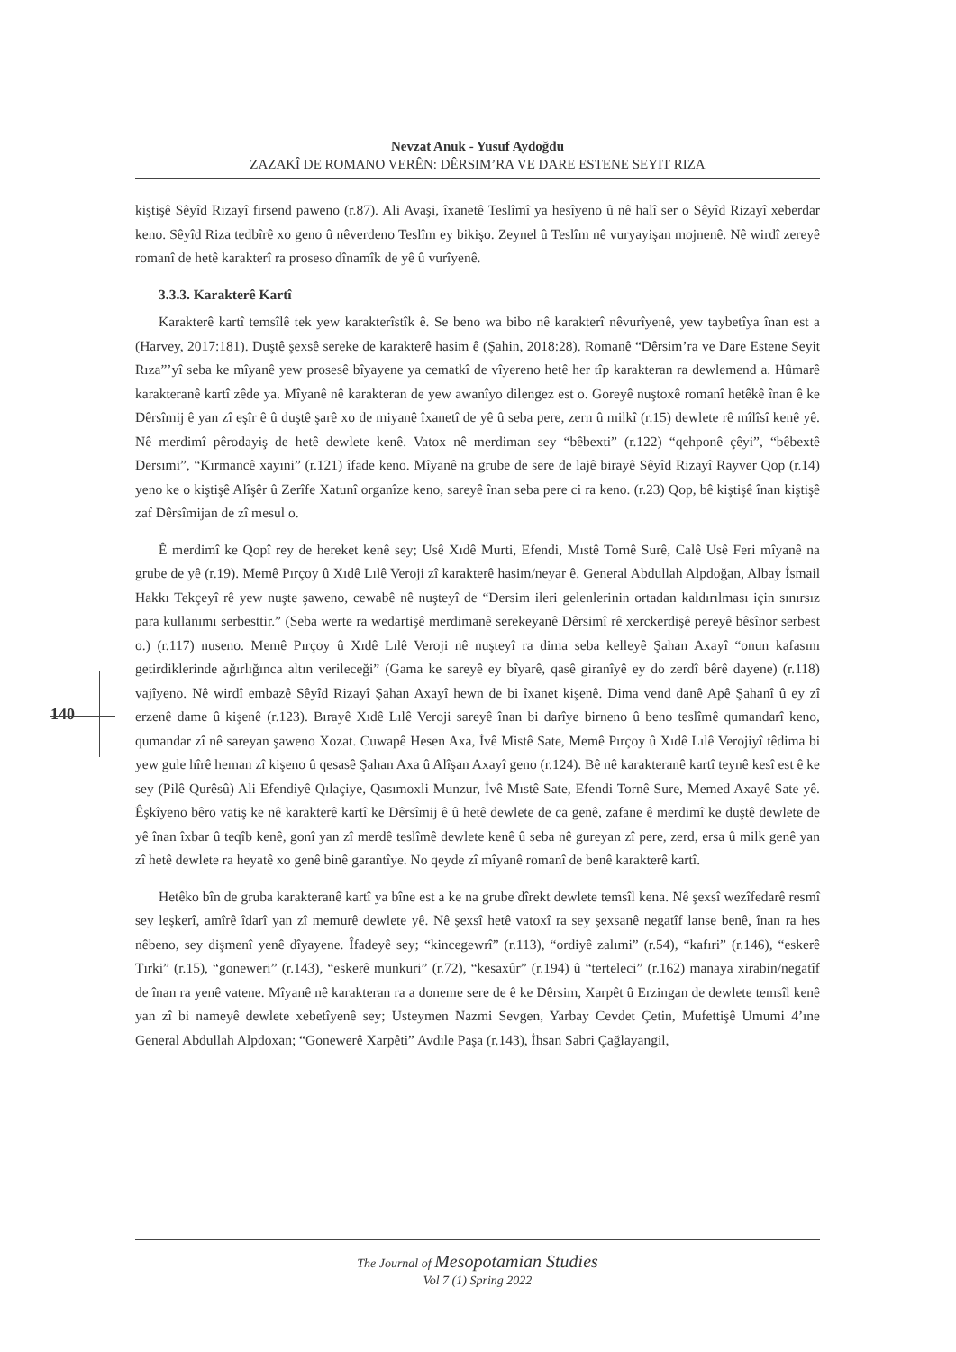Nevzat Anuk - Yusuf Aydoğdu
ZAZAKÎ DE ROMANO VERÊN: DÊRSIM’RA VE DARE ESTENE SEYIT RIZA
140
kiştişê Sêyîd Rizayî firsend paweno (r.87). Ali Avaşi, îxanetê Teslîmî ya hesîyeno û nê halî ser o Sêyîd Rizayî xeberdar keno. Sêyîd Riza tedbîrê xo geno û nêverdeno Teslîm ey bikişo. Zeynel û Teslîm nê vuryayişan mojnenê. Nê wirdî zereyê romanî de hetê karakterî ra proseso dînamîk de yê û vurîyenê.
3.3.3. Karakterê Kartî
Karakterê kartî temsîlê tek yew karakterîstîk ê. Se beno wa bibo nê karakterî nêvurîyenê, yew taybetîya înan est a (Harvey, 2017:181). Duştê şexsê sereke de karakterê hasim ê (Şahin, 2018:28). Romanê “Dêrsim’ra ve Dare Estene Seyit Rıza”’yî seba ke mîyanê yew prosesê bîyayene ya cematkî de vîyereno hetê her tîp karakteran ra dewlemend a. Hûmarê karakteranê kartî zêde ya. Mîyanê nê karakteran de yew awanîyo dilengez est o. Goreyê nuştoxê romanî hetêkê înan ê ke Dêrsîmij ê yan zî eşîr ê û duştê şarê xo de miyanê îxanetî de yê û seba pere, zern û milkî (r.15) dewlete rê mîlîsî kenê yê. Nê merdimî pêrodayiş de hetê dewlete kenê. Vatox nê merdiman sey “bêbexti” (r.122) “qehponê çêyi”, “bêbextê Dersımi”, “Kırmancê xayıni” (r.121) îfade keno. Mîyanê na grube de sere de lajê birayê Sêyîd Rizayî Rayver Qop (r.14) yeno ke o kiştişê Alîşêr û Zerîfe Xatunî organîze keno, sareyê înan seba pere ci ra keno. (r.23) Qop, bê kiştişê înan kiştişê zaf Dêrsîmijan de zî mesul o.
Ê merdimî ke Qopî rey de hereket kenê sey; Usê Xıdê Murti, Efendi, Mıstê Tornê Surê, Calê Usê Feri mîyanê na grube de yê (r.19). Memê Pırçoy û Xıdê Lılê Veroji zî karakterê hasim/neyar ê. General Abdullah Alpdoğan, Albay İsmail Hakkı Tekçeyî rê yew nuşte şaweno, cewabê nê nuşteyî de “Dersim ileri gelenlerinin ortadan kaldırılması için sınırsız para kullanımı serbesttir.” (Seba werte ra wedartişê merdimanê serekeyanê Dêrsimî rê xerckerdişê pereyê bêsînor serbest o.) (r.117) nuseno. Memê Pırçoy û Xıdê Lılê Veroji nê nuşteyî ra dima seba kelleyê Şahan Axayî “onun kafasını getirdiklerinde ağırlığınca altın verileceği” (Gama ke sareyê ey bîyarê, qasê giranîyê ey do zerdî bêrê dayene) (r.118) vajîyeno. Nê wirdî embazê Sêyîd Rizayî Şahan Axayî hewn de bi îxanet kişenê. Dima vend danê Apê Şahanî û ey zî erzenê dame û kişenê (r.123). Bırayê Xıdê Lılê Veroji sareyê înan bi darîye birneno û beno teslîmê qumandarî keno, qumandar zî nê sareyan şaweno Xozat. Cuwapê Hesen Axa, İvê Mistê Sate, Memê Pırçoy û Xıdê Lılê Verojiyî têdima bi yew gule hîrê heman zî kişeno û qesasê Şahan Axa û Alîşan Axayî geno (r.124). Bê nê karakteranê kartî teynê kesî est ê ke sey (Pilê Qurêsû) Ali Efendiyê Qılaçiye, Qasımoxli Munzur, İvê Mıstê Sate, Efendi Tornê Sure, Memed Axayê Sate yê. Êşkîyeno bêro vatiş ke nê karakterê kartî ke Dêrsîmij ê û hetê dewlete de ca genê, zafane ê merdimî ke duştê dewlete de yê înan îxbar û teqîb kenê, gonî yan zî merdê teslîmê dewlete kenê û seba nê gureyan zî pere, zerd, ersa û milk genê yan zî hetê dewlete ra heyatê xo genê binê garantîye. No qeyde zî mîyanê romanî de benê karakterê kartî.
Hetêko bîn de gruba karakteranê kartî ya bîne est a ke na grube dîrekt dewlete temsîl kena. Nê şexsî wezîfedarê resmî sey leşkerî, amîrê îdarî yan zî memurê dewlete yê. Nê şexsî hetê vatoxî ra sey şexsanê negatîf lanse benê, înan ra hes nêbeno, sey dişmenî yenê dîyayene. Îfadeyê sey; “kincegewrî” (r.113), “ordiyê zalımi” (r.54), “kafıri” (r.146), “eskerê Tırki” (r.15), “goneweri” (r.143), “eskerê munkuri” (r.72), “kesaxûr” (r.194) û “terteleci” (r.162) manaya xirabin/negatîf de înan ra yenê vatene. Mîyanê nê karakteran ra a doneme sere de ê ke Dêrsim, Xarpêt û Erzingan de dewlete temsîl kenê yan zî bi nameyê dewlete xebetîyenê sey; Usteymen Nazmi Sevgen, Yarbay Cevdet Çetin, Mufettişê Umumi 4’ıne General Abdullah Alpdoxan; “Gonewerê Xarpêti” Avdıle Paşa (r.143), İhsan Sabri Çağlayangil,
The Journal of Mesopotamian Studies
Vol 7 (1) Spring 2022